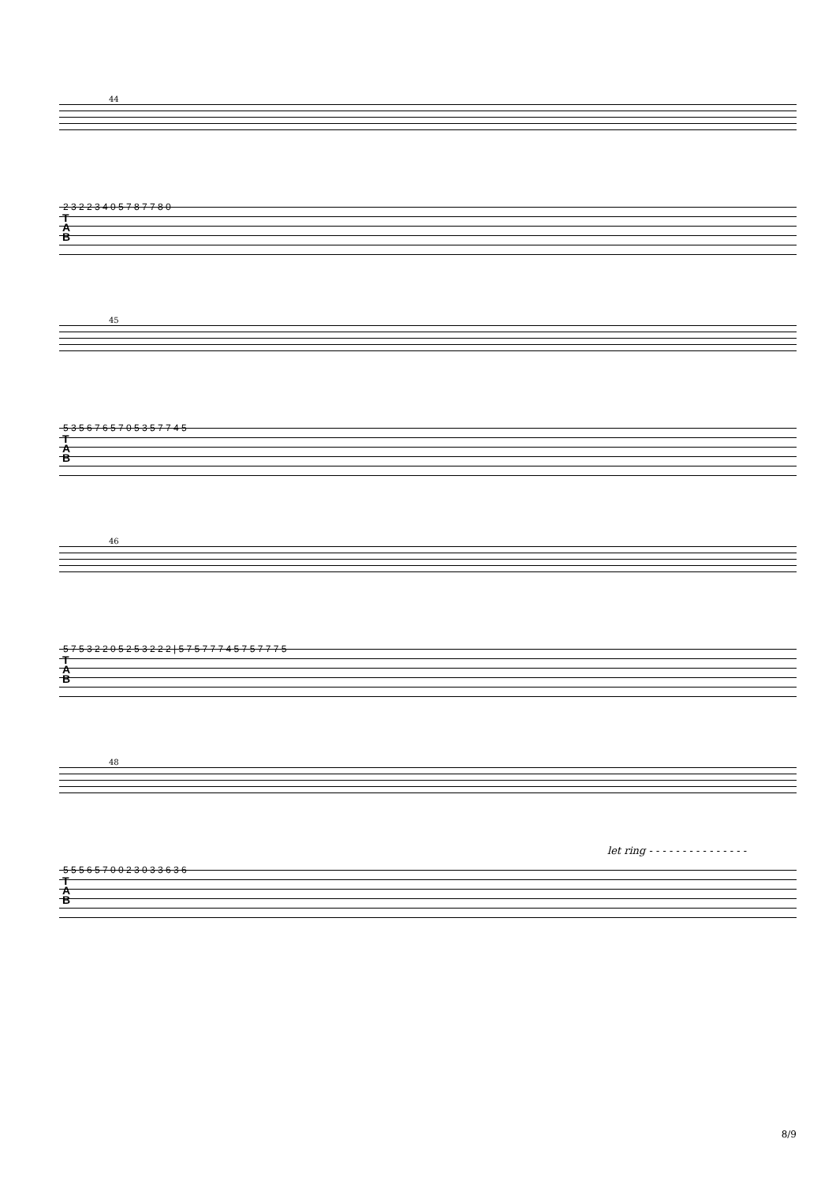44
T
A
B
2 3 2 2 3 4 0 5 7 8 7 7 8 0
45
T
A
B
5 3 5 6 7 6 5 7 0 5 3 5 7 7 4 5
46
T
A
B
5 7 5 3 2 2 0 5 2 5 3 2 2 2 | 5 7 5 7 7 7 4 5 7 5 7 7 7 5
48
let ring - - - - - - - - - - - - - - -
T
A
B
5 5 5 6 5 7 0 0 2 3 0 3 3 6 3 6
8/9